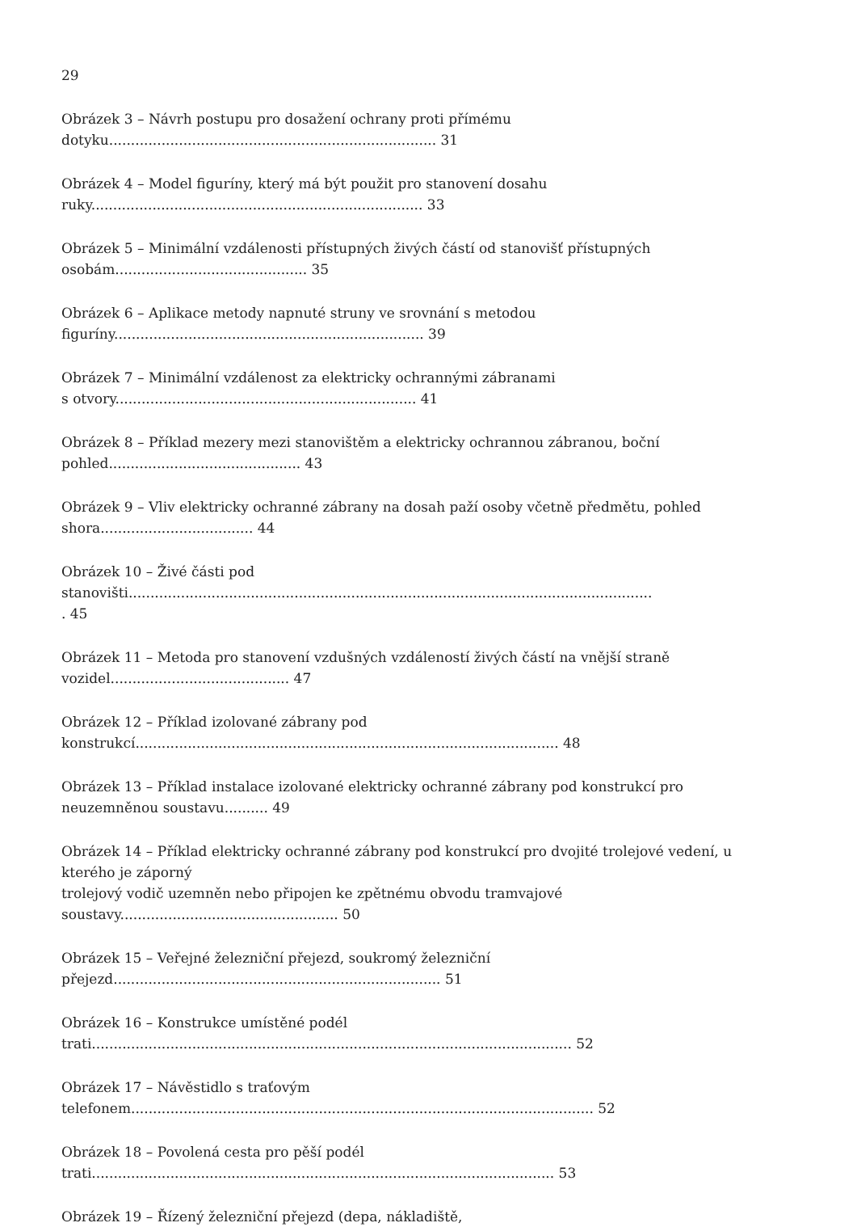29
Obrázek 3 – Návrh postupu pro dosažení ochrany proti přímému
dotyku........................................................................... 31
Obrázek 4 – Model figuríny, který má být použit pro stanovení dosahu
ruky............................................................................ 33
Obrázek 5 – Minimální vzdálenosti přístupných živých částí od stanovišť přístupných
osobám............................................ 35
Obrázek 6 – Aplikace metody napnuté struny ve srovnání s metodou
figuríny....................................................................... 39
Obrázek 7 – Minimální vzdálenost za elektricky ochrannými zábranami
s otvory..................................................................... 41
Obrázek 8 – Příklad mezery mezi stanovištěm a elektricky ochrannou zábranou, boční
pohled............................................ 43
Obrázek 9 – Vliv elektricky ochranné zábrany na dosah paží osoby včetně předmětu, pohled
shora................................... 44
Obrázek 10 – Živé části pod
stanovišti........................................................................................................................
. 45
Obrázek 11 – Metoda pro stanovení vzdušných vzdáleností živých částí na vnější straně
vozidel......................................... 47
Obrázek 12 – Příklad izolované zábrany pod
konstrukcí................................................................................................. 48
Obrázek 13 – Příklad instalace izolované elektricky ochranné zábrany pod konstrukcí pro
neuzemněnou soustavu.......... 49
Obrázek 14 – Příklad elektricky ochranné zábrany pod konstrukcí pro dvojité trolejové vedení, u
kterého je záporný
trolejový vodič uzemněn nebo připojen ke zpětnému obvodu tramvajové
soustavy.................................................. 50
Obrázek 15 – Veřejné železniční přejezd, soukromý železniční
přejezd........................................................................... 51
Obrázek 16 – Konstrukce umístěné podél
trati.............................................................................................................. 52
Obrázek 17 – Návěstidlo s traťovým
telefonem.......................................................................................................... 52
Obrázek 18 – Povolená cesta pro pěší podél
trati.......................................................................................................... 53
Obrázek 19 – Řízený železniční přejezd (depa, nákladiště,